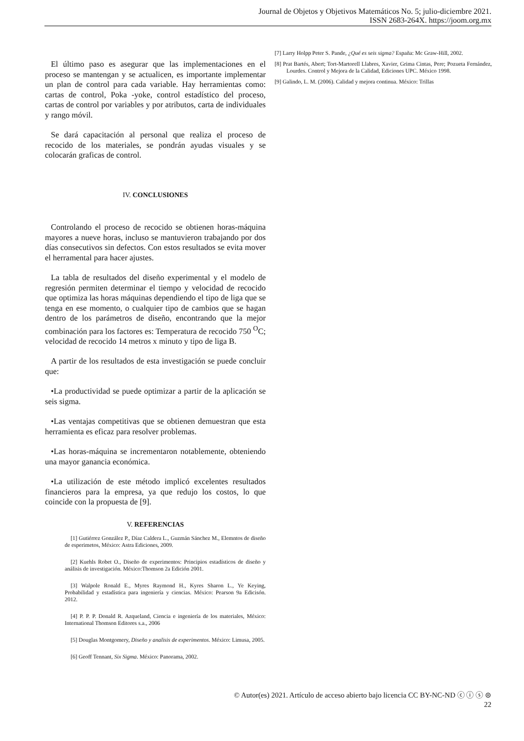Journal de Objetos y Objetivos Matemáticos No. 5; julio-diciembre 2021.
ISSN 2683-264X. https://joom.org.mx
El último paso es asegurar que las implementaciones en el proceso se mantengan y se actualicen, es importante implementar un plan de control para cada variable. Hay herramientas como: cartas de control, Poka -yoke, control estadístico del proceso, cartas de control por variables y por atributos, carta de individuales y rango móvil.
Se dará capacitación al personal que realiza el proceso de recocido de los materiales, se pondrán ayudas visuales y se colocarán graficas de control.
IV. CONCLUSIONES
Controlando el proceso de recocido se obtienen horas-máquina mayores a nueve horas, incluso se mantuvieron trabajando por dos días consecutivos sin defectos. Con estos resultados se evita mover el herramental para hacer ajustes.
La tabla de resultados del diseño experimental y el modelo de regresión permiten determinar el tiempo y velocidad de recocido que optimiza las horas máquinas dependiendo el tipo de liga que se tenga en ese momento, o cualquier tipo de cambios que se hagan dentro de los parámetros de diseño, encontrando que la mejor combinación para los factores es: Temperatura de recocido 750 <sup>O</sup>C; velocidad de recocido 14 metros x minuto y tipo de liga B.
A partir de los resultados de esta investigación se puede concluir que:
•La productividad se puede optimizar a partir de la aplicación se seis sigma.
•Las ventajas competitivas que se obtienen demuestran que esta herramienta es eficaz para resolver problemas.
•Las horas-máquina se incrementaron notablemente, obteniendo una mayor ganancia económica.
•La utilización de este método implicó excelentes resultados financieros para la empresa, ya que redujo los costos, lo que coincide con la propuesta de [9].
V. REFERENCIAS
[1] Gutiérrez González P., Díaz Caldera L., Guzmán Sánchez M., Elemntos de diseño de esperimetos, México: Astra Ediciones, 2009.
[2] Kuehls Robet O., Diseño de experimentos: Principios estadísticos de diseño y análisis de investigación. México:Thomson 2a Edición 2001.
[3] Walpole Ronald E., Myres Raymond H., Kyres Sharon L., Ye Keying, Probabilidad y estadística para ingeniería y ciencias. México: Pearson 9a Edicisón. 2012.
[4] P. P. P. Donald R. Azqueland, Ciencia e ingeniería de los materiales, México: International Thomson Editores s.a., 2006
[5] Douglas Montgomery, Diseño y analisis de experimentos. México: Limusa, 2005.
[6] Geoff Tennant, Six Sigma. México: Panorama, 2002.
[7] Larry Holpp Peter S. Pande, ¿Qué es seis sigma? España: Mc Graw-Hill, 2002.
[8] Prat Bartés, Abert; Tort-Martorell Llabres, Xavier, Grima Cintas, Pere; Pozueta Fernández, Lourdes. Control y Mejora de la Calidad, Ediciones UPC. México 1998.
[9] Galindo, L. M. (2006). Calidad y mejora continua. México: Trillas
© Autor(es) 2021. Artículo de acceso abierto bajo licencia CC BY-NC-ND ⓒ ⓘ ⓢ ⊜
22